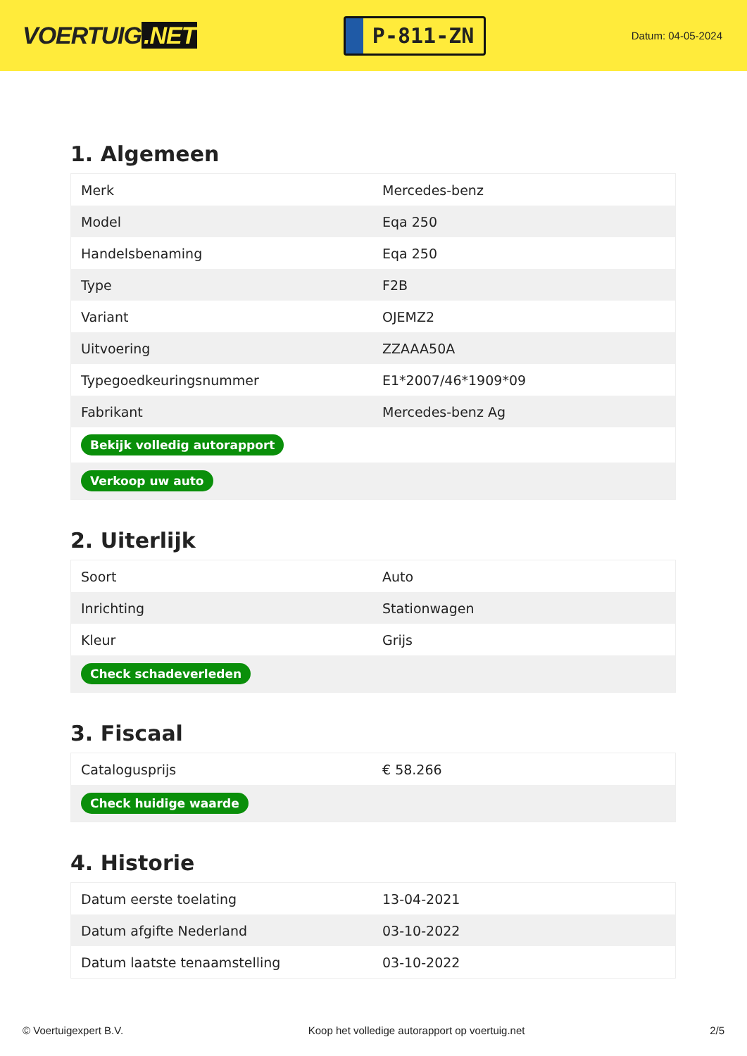VOERTUIG.NET
P-811-ZN
Datum: 04-05-2024
1. Algemeen
| Merk | Mercedes-benz |
| Model | Eqa 250 |
| Handelsbenaming | Eqa 250 |
| Type | F2B |
| Variant | OJEMZ2 |
| Uitvoering | ZZAAA50A |
| Typegoedkeuringsnummer | E1*2007/46*1909*09 |
| Fabrikant | Mercedes-benz Ag |
| Bekijk volledig autorapport | |
| Verkoop uw auto | |
2. Uiterlijk
| Soort | Auto |
| Inrichting | Stationwagen |
| Kleur | Grijs |
| Check schadeverleden | |
3. Fiscaal
| Catalogusprijs | € 58.266 |
| Check huidige waarde | |
4. Historie
| Datum eerste toelating | 13-04-2021 |
| Datum afgifte Nederland | 03-10-2022 |
| Datum laatste tenaamstelling | 03-10-2022 |
© Voertuigexpert B.V. Koop het volledige autorapport op voertuig.net 2/5